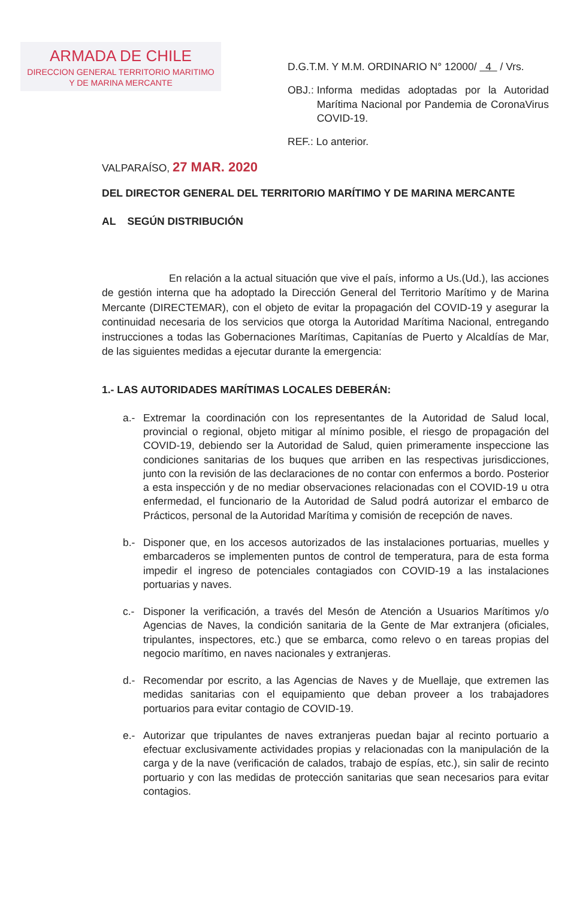ARMADA DE CHILE
DIRECCION GENERAL TERRITORIO MARITIMO
Y DE MARINA MERCANTE
D.G.T.M. Y M.M. ORDINARIO N° 12000/ 4 / Vrs.
OBJ.: Informa medidas adoptadas por la Autoridad Marítima Nacional por Pandemia de CoronaVirus COVID-19.
REF.: Lo anterior.
VALPARAÍSO, 27 MAR. 2020
DEL DIRECTOR GENERAL DEL TERRITORIO MARÍTIMO Y DE MARINA MERCANTE
AL SEGÚN DISTRIBUCIÓN
En relación a la actual situación que vive el país, informo a Us.(Ud.), las acciones de gestión interna que ha adoptado la Dirección General del Territorio Marítimo y de Marina Mercante (DIRECTEMAR), con el objeto de evitar la propagación del COVID-19 y asegurar la continuidad necesaria de los servicios que otorga la Autoridad Marítima Nacional, entregando instrucciones a todas las Gobernaciones Marítimas, Capitanías de Puerto y Alcaldías de Mar, de las siguientes medidas a ejecutar durante la emergencia:
1.- LAS AUTORIDADES MARÍTIMAS LOCALES DEBERÁN:
a.- Extremar la coordinación con los representantes de la Autoridad de Salud local, provincial o regional, objeto mitigar al mínimo posible, el riesgo de propagación del COVID-19, debiendo ser la Autoridad de Salud, quien primeramente inspeccione las condiciones sanitarias de los buques que arriben en las respectivas jurisdicciones, junto con la revisión de las declaraciones de no contar con enfermos a bordo. Posterior a esta inspección y de no mediar observaciones relacionadas con el COVID-19 u otra enfermedad, el funcionario de la Autoridad de Salud podrá autorizar el embarco de Prácticos, personal de la Autoridad Marítima y comisión de recepción de naves.
b.- Disponer que, en los accesos autorizados de las instalaciones portuarias, muelles y embarcaderos se implementen puntos de control de temperatura, para de esta forma impedir el ingreso de potenciales contagiados con COVID-19 a las instalaciones portuarias y naves.
c.- Disponer la verificación, a través del Mesón de Atención a Usuarios Marítimos y/o Agencias de Naves, la condición sanitaria de la Gente de Mar extranjera (oficiales, tripulantes, inspectores, etc.) que se embarca, como relevo o en tareas propias del negocio marítimo, en naves nacionales y extranjeras.
d.- Recomendar por escrito, a las Agencias de Naves y de Muellaje, que extremen las medidas sanitarias con el equipamiento que deban proveer a los trabajadores portuarios para evitar contagio de COVID-19.
e.- Autorizar que tripulantes de naves extranjeras puedan bajar al recinto portuario a efectuar exclusivamente actividades propias y relacionadas con la manipulación de la carga y de la nave (verificación de calados, trabajo de espías, etc.), sin salir de recinto portuario y con las medidas de protección sanitarias que sean necesarios para evitar contagios.